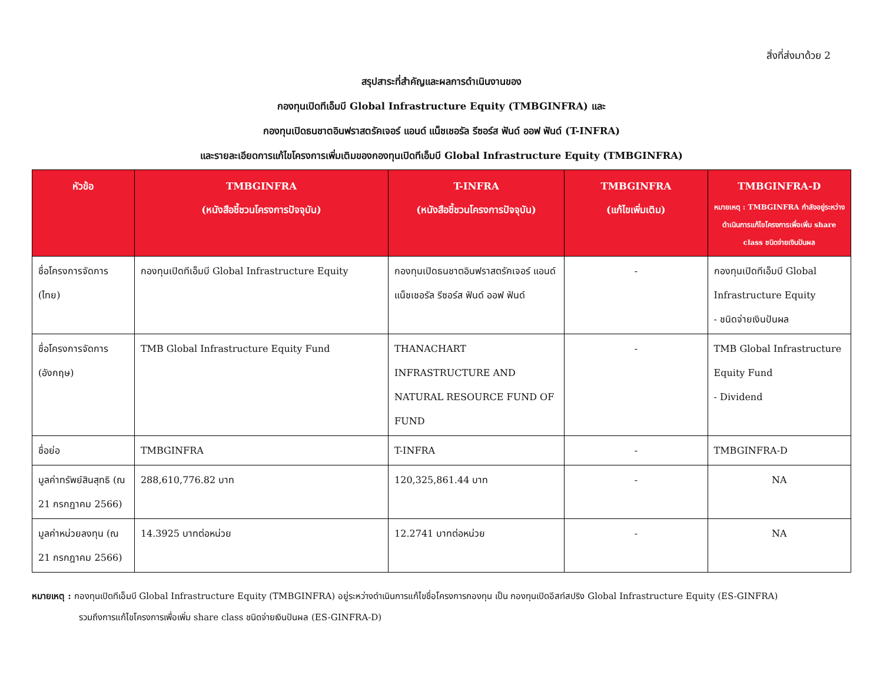สิ่งที่ส่งมาด้วย 2
สรุปสาระที่สำคัญและผลการดำเนินงานของ
กองทุนเปิดทีเอ็มบี Global Infrastructure Equity (TMBGINFRA) และ
กองทุนเปิดธนชาตอินฟราสตรัคเจอร์ แอนด์ แน็ชเชอรัล รีซอร์ส ฟันด์ ออฟ ฟันด์ (T-INFRA)
และรายละเอียดการแก้ไขโครงการเพิ่มเติมของกองทุนเปิดทีเอ็มบี Global Infrastructure Equity (TMBGINFRA)
| หัวข้อ | TMBGINFRA (หนังสือชี้ชวนโครงการปัจจุบัน) | T-INFRA (หนังสือชี้ชวนโครงการปัจจุบัน) | TMBGINFRA (แก้ไขเพิ่มเติม) | TMBGINFRA-D หมายเหตุ : TMBGINFRA กำลังอยู่ระหว่างดำเนินการแก้ไขโครงการเพื่อเพิ่ม share class ชนิดจ่ายเงินปันผล |
| --- | --- | --- | --- | --- |
| ชื่อโครงการจัดการ (ไทย) | กองทุนเปิดทีเอ็มบี Global Infrastructure Equity | กองทุนเปิดธนชาตอินฟราสตรัคเจอร์ แอนด์ แน็ชเชอรัล รีซอร์ส ฟันด์ ออฟ ฟันด์ | - | กองทุนเปิดทีเอ็มบี Global Infrastructure Equity - ชนิดจ่ายเงินปันผล |
| ชื่อโครงการจัดการ (อังกฤษ) | TMB Global Infrastructure Equity Fund | THANACHART INFRASTRUCTURE AND NATURAL RESOURCE FUND OF FUND | - | TMB Global Infrastructure Equity Fund - Dividend |
| ชื่อย่อ | TMBGINFRA | T-INFRA | - | TMBGINFRA-D |
| มูลค่าทรัพย์สินสุทธิ (ณ 21 กรกฎาคม 2566) | 288,610,776.82 บาท | 120,325,861.44 บาท | - | NA |
| มูลค่าหน่วยลงทุน (ณ 21 กรกฎาคม 2566) | 14.3925 บาทต่อหน่วย | 12.2741 บาทต่อหน่วย | - | NA |
หมายเหตุ : กองทุนเปิดทีเอ็มบี Global Infrastructure Equity (TMBGINFRA) อยู่ระหว่างดำเนินการแก้ไขชื่อโครงการกองทุน เป็น กองทุนเปิดอีสท์สปริง Global Infrastructure Equity (ES-GINFRA)
รวมถึงการแก้ไขโครงการเพื่อเพิ่ม share class ชนิดจ่ายเงินปันผล (ES-GINFRA-D)